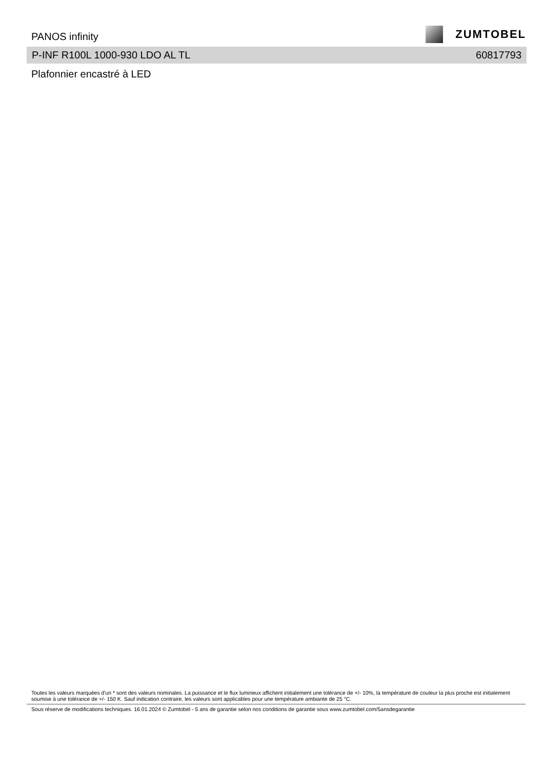PANOS infinity
ZUMTOBEL
P-INF R100L 1000-930 LDO AL TL 60817793
Plafonnier encastré à LED
Toutes les valeurs marquées d'un * sont des valeurs nominales. La puissance et le flux lumineux affichent initialement une tolérance de +/- 10%, la température de couleur la plus proche est initialement soumise à une tolérance de +/- 150 K. Sauf indication contraire, les valeurs sont applicables pour une température ambiante de 25 °C.
Sous réserve de modifications techniques. 16.01.2024 © Zumtobel - 5 ans de garantie selon nos conditions de garantie sous www.zumtobel.com/5ansdegarantie